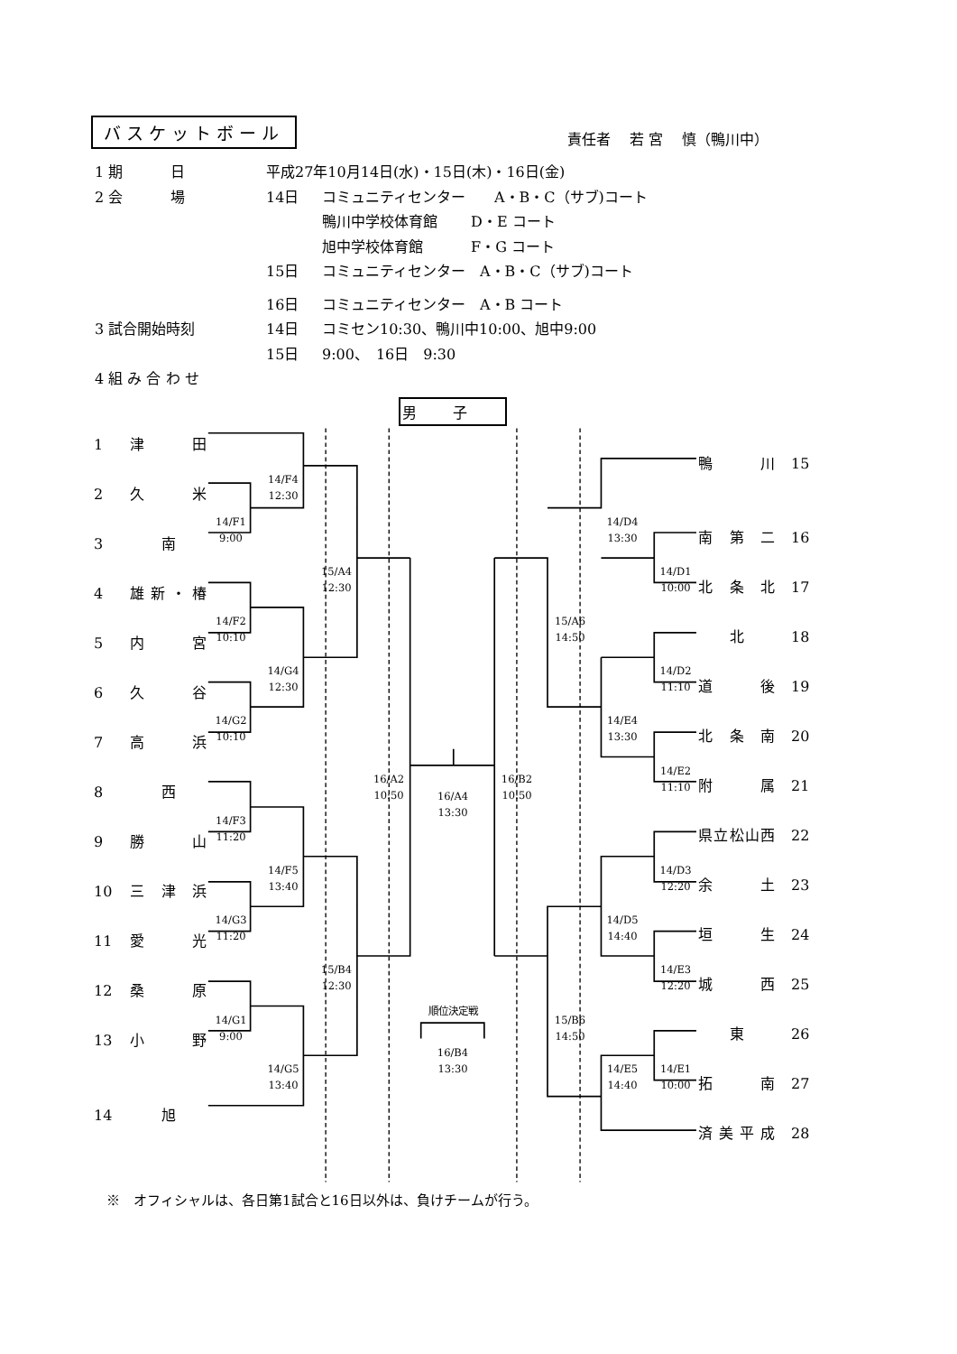バスケットボール 責任者　 若 宮　 慎（鴨川中）
1 期　　　 日 平成27年10月14日(水)・15日(木)・16日(金)
2 会　　　 場 14日 コミュニティセンター　　A・B・C（サブ)コート
鴨川中学校体育館　　 D・E コート
旭中学校体育館　　　 F・G コート
15日 コミュニティセンター　A・B・C（サブ)コート
16日 コミュニティセンター　A・B コート
3 試合開始時刻 14日 コミセン10:30、鴨川中10:00、旭中9:00
15日 9:00、　16日　9:30
4 組 み 合 わ せ
男子
1 津　田
2 久　米
3 南
4 雄新・椿
5 内　宮
6 久　谷
7 高　浜
8 西
9 勝　山
10 三津浜
11 愛　光
12 桑　原
13 小　野
14 旭
14/F1
9:00
14/F2
10:10
14/G2
10:10
14/F3
11:20
14/G3
11:20
14/G1
9:00
14/F4
12:30
14/G4
12:30
14/F5
13:40
14/G5
13:40
15/A4
12:30
15/B4
12:30
16/A2
10:50
16/A4
13:30
順位決定戦
16/B4
13:30
16/B2
10:50
15/A6
14:50
15/B6
14:50
14/D4
13:30
14/E4
13:30
14/D5
14:40
14/E5
14:40
14/D1
10:00
14/D2
11:10
14/E2
11:10
14/D3
12:20
14/E3
12:20
14/E1
10:00
鴨　川 15
南第二 16
北条北 17
北 18
道　後 19
北条南 20
附　属 21
県立松山西 22
余　土 23
垣　生 24
城　西 25
東 26
拓　南 27
済美平成 28
※　オフィシャルは、各日第1試合と16日以外は、負けチームが行う。